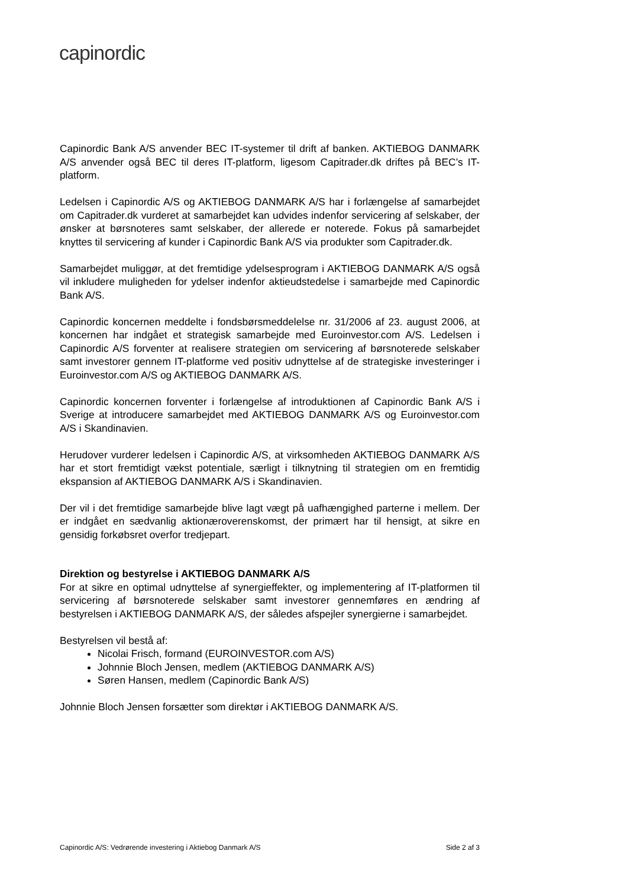capinordic
Capinordic Bank A/S anvender BEC IT-systemer til drift af banken. AKTIEBOG DANMARK A/S anvender også BEC til deres IT-platform, ligesom Capitrader.dk driftes på BEC’s IT-platform.
Ledelsen i Capinordic A/S og AKTIEBOG DANMARK A/S har i forlængelse af samarbejdet om Capitrader.dk vurderet at samarbejdet kan udvides indenfor servicering af selskaber, der ønsker at børsnoteres samt selskaber, der allerede er noterede. Fokus på samarbejdet knyttes til servicering af kunder i Capinordic Bank A/S via produkter som Capitrader.dk.
Samarbejdet muliggør, at det fremtidige ydelsesprogram i AKTIEBOG DANMARK A/S også vil inkludere muligheden for ydelser indenfor aktieudstedelse i samarbejde med Capinordic Bank A/S.
Capinordic koncernen meddelte i fondsbørsmeddelelse nr. 31/2006 af 23. august 2006, at koncernen har indgået et strategisk samarbejde med Euroinvestor.com A/S. Ledelsen i Capinordic A/S forventer at realisere strategien om servicering af børsnoterede selskaber samt investorer gennem IT-platforme ved positiv udnyttelse af de strategiske investeringer i Euroinvestor.com A/S og AKTIEBOG DANMARK A/S.
Capinordic koncernen forventer i forlængelse af introduktionen af Capinordic Bank A/S i Sverige at introducere samarbejdet med AKTIEBOG DANMARK A/S og Euroinvestor.com A/S i Skandinavien.
Herudover vurderer ledelsen i Capinordic A/S, at virksomheden AKTIEBOG DANMARK A/S har et stort fremtidigt vækst potentiale, særligt i tilknytning til strategien om en fremtidig ekspansion af AKTIEBOG DANMARK A/S i Skandinavien.
Der vil i det fremtidige samarbejde blive lagt vægt på uafhængighed parterne i mellem. Der er indgået en sædvanlig aktionæroverenskomst, der primært har til hensigt, at sikre en gensidig forkøbsret overfor tredjepart.
Direktion og bestyrelse i AKTIEBOG DANMARK A/S
For at sikre en optimal udnyttelse af synergieffekter, og implementering af IT-platformen til servicering af børsnoterede selskaber samt investorer gennemføres en ændring af bestyrelsen i AKTIEBOG DANMARK A/S, der således afspejler synergierne i samarbejdet.
Bestyrelsen vil bestå af:
Nicolai Frisch, formand (EUROINVESTOR.com A/S)
Johnnie Bloch Jensen, medlem (AKTIEBOG DANMARK A/S)
Søren Hansen, medlem (Capinordic Bank A/S)
Johnnie Bloch Jensen forsætter som direktør i AKTIEBOG DANMARK A/S.
Capinordic A/S: Vedrørende investering i Aktiebog Danmark A/S Side 2 af 3